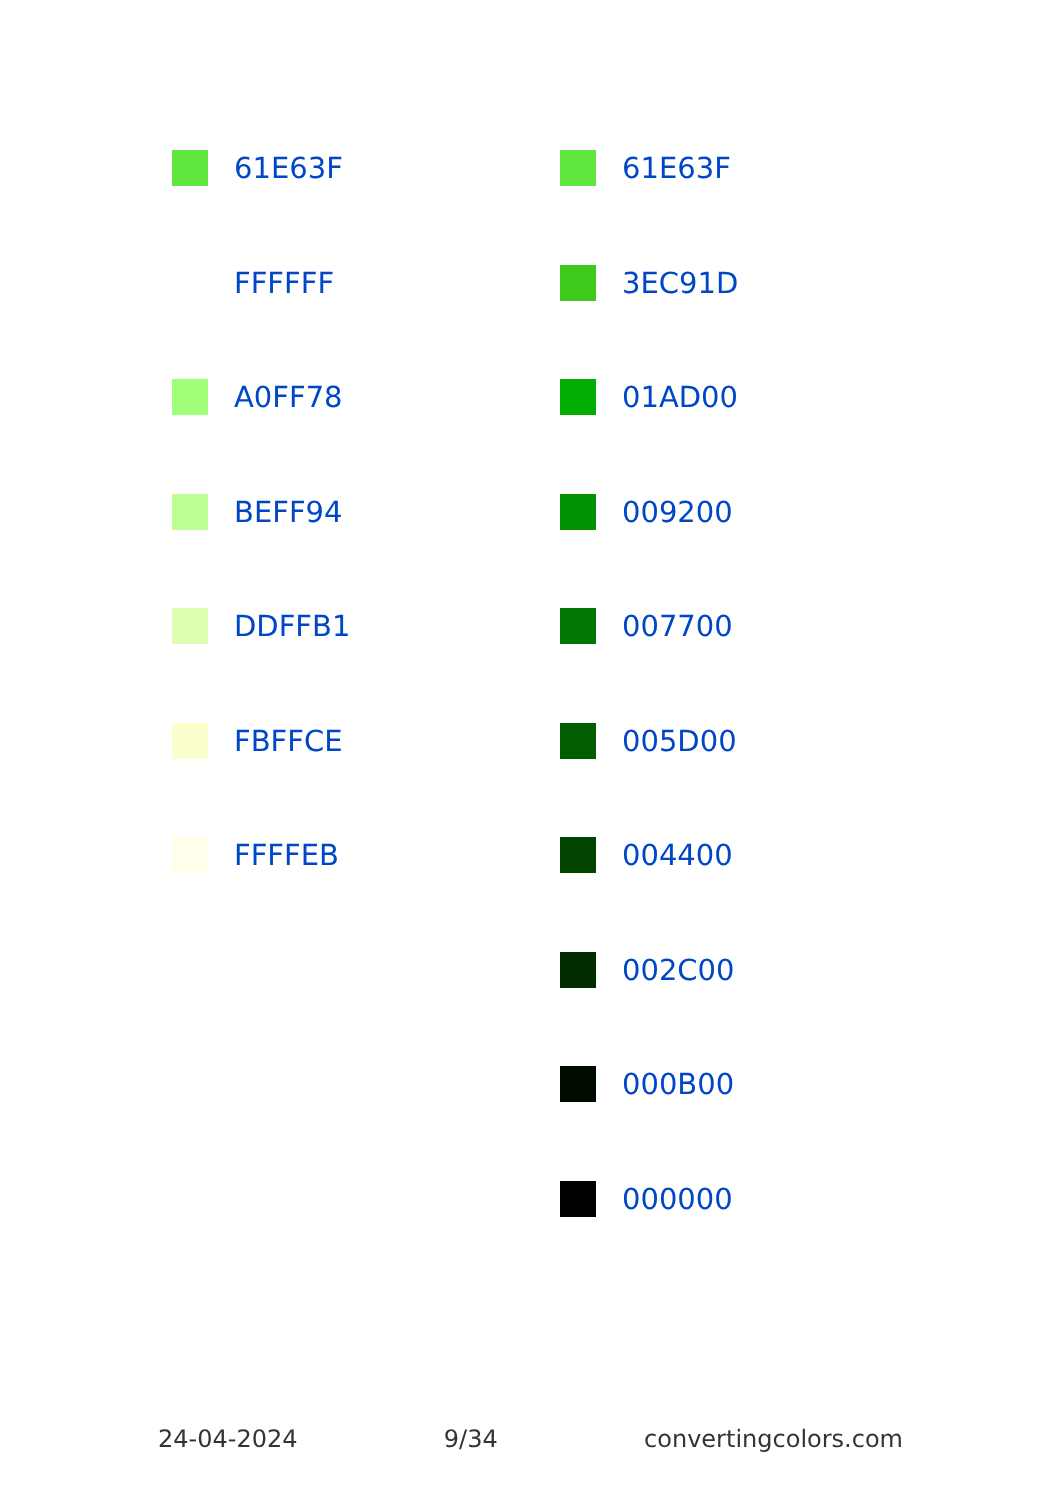61E63F
FFFFFF
A0FF78
BEFF94
DDFFB1
FBFFCE
FFFFEB
61E63F
3EC91D
01AD00
009200
007700
005D00
004400
002C00
000B00
000000
24-04-2024 9/34 convertingcolors.com